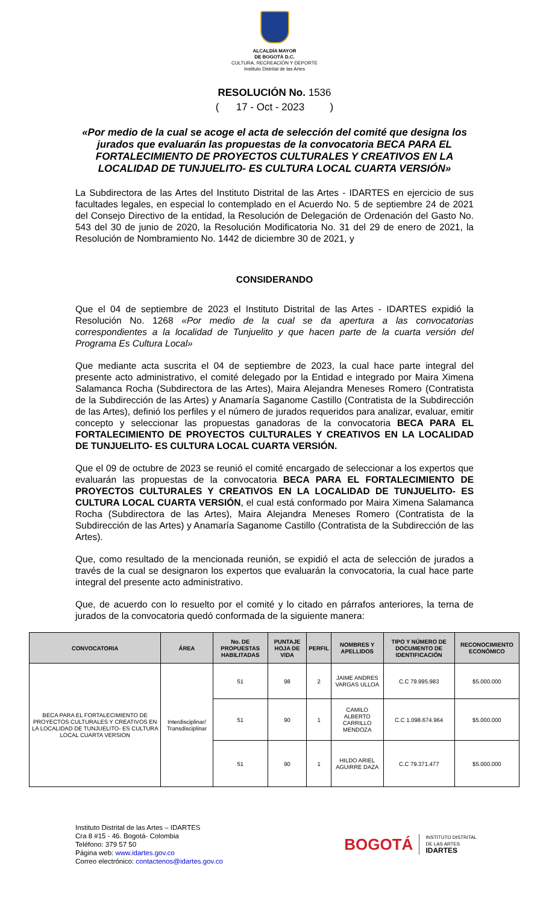ALCALDÍA MAYOR
DE BOGOTÁ D.C.
CULTURA, RECREACIÓN Y DEPORTE
Instituto Distrital de las Artes
RESOLUCIÓN No. 1536
( 17 - Oct - 2023 )
«Por medio de la cual se acoge el acta de selección del comité que designa los jurados que evaluarán las propuestas de la convocatoria BECA PARA EL FORTALECIMIENTO DE PROYECTOS CULTURALES Y CREATIVOS EN LA LOCALIDAD DE TUNJUELITO- ES CULTURA LOCAL CUARTA VERSIÓN»
La Subdirectora de las Artes del Instituto Distrital de las Artes - IDARTES en ejercicio de sus facultades legales, en especial lo contemplado en el Acuerdo No. 5 de septiembre 24 de 2021 del Consejo Directivo de la entidad, la Resolución de Delegación de Ordenación del Gasto No. 543 del 30 de junio de 2020, la Resolución Modificatoria No. 31 del 29 de enero de 2021, la Resolución de Nombramiento No. 1442 de diciembre 30 de 2021, y
CONSIDERANDO
Que el 04 de septiembre de 2023 el Instituto Distrital de las Artes - IDARTES expidió la Resolución No. 1268 «Por medio de la cual se da apertura a las convocatorias correspondientes a la localidad de Tunjuelito y que hacen parte de la cuarta versión del Programa Es Cultura Local»
Que mediante acta suscrita el 04 de septiembre de 2023, la cual hace parte integral del presente acto administrativo, el comité delegado por la Entidad e integrado por Maira Ximena Salamanca Rocha (Subdirectora de las Artes), Maira Alejandra Meneses Romero (Contratista de la Subdirección de las Artes) y Anamaría Saganome Castillo (Contratista de la Subdirección de las Artes), definió los perfiles y el número de jurados requeridos para analizar, evaluar, emitir concepto y seleccionar las propuestas ganadoras de la convocatoria BECA PARA EL FORTALECIMIENTO DE PROYECTOS CULTURALES Y CREATIVOS EN LA LOCALIDAD DE TUNJUELITO- ES CULTURA LOCAL CUARTA VERSIÓN.
Que el 09 de octubre de 2023 se reunió el comité encargado de seleccionar a los expertos que evaluarán las propuestas de la convocatoria BECA PARA EL FORTALECIMIENTO DE PROYECTOS CULTURALES Y CREATIVOS EN LA LOCALIDAD DE TUNJUELITO- ES CULTURA LOCAL CUARTA VERSIÓN, el cual está conformado por Maira Ximena Salamanca Rocha (Subdirectora de las Artes), Maira Alejandra Meneses Romero (Contratista de la Subdirección de las Artes) y Anamaría Saganome Castillo (Contratista de la Subdirección de las Artes).
Que, como resultado de la mencionada reunión, se expidió el acta de selección de jurados a través de la cual se designaron los expertos que evaluarán la convocatoria, la cual hace parte integral del presente acto administrativo.
Que, de acuerdo con lo resuelto por el comité y lo citado en párrafos anteriores, la terna de jurados de la convocatoria quedó conformada de la siguiente manera:
| CONVOCATORIA | ÁREA | No. DE PROPUESTAS HABILITADAS | PUNTAJE HOJA DE VIDA | PERFIL | NOMBRES Y APELLIDOS | TIPO Y NÚMERO DE DOCUMENTO DE IDENTIFICACIÓN | RECONOCIMIENTO ECONÓMICO |
| --- | --- | --- | --- | --- | --- | --- | --- |
| BECA PARA EL FORTALECIMIENTO DE PROYECTOS CULTURALES Y CREATIVOS EN LA LOCALIDAD DE TUNJUELITO- ES CULTURA LOCAL CUARTA VERSION | Interdisciplinar/ Transdisciplinar | 51 | 98 | 2 | JAIME ANDRES VARGAS ULLOA | C.C 79.995.983 | $5.000.000 |
| | | 51 | 90 | 1 | CAMILO ALBERTO CARRILLO MENDOZA | C.C 1.098.674.964 | $5.000.000 |
| | | 51 | 90 | 1 | HILDO ARIEL AGUIRRE DAZA | C.C 79.371.477 | $5.000.000 |
Instituto Distrital de las Artes – IDARTES
Cra 8 #15 - 46. Bogotá- Colombia
Teléfono: 379 57 50
Página web: www.idartes.gov.co
Correo electrónico: contactenos@idartes.gov.co
BOGOTÁ
INSTITUTO DISTRITAL
DE LAS ARTES
IDARTES